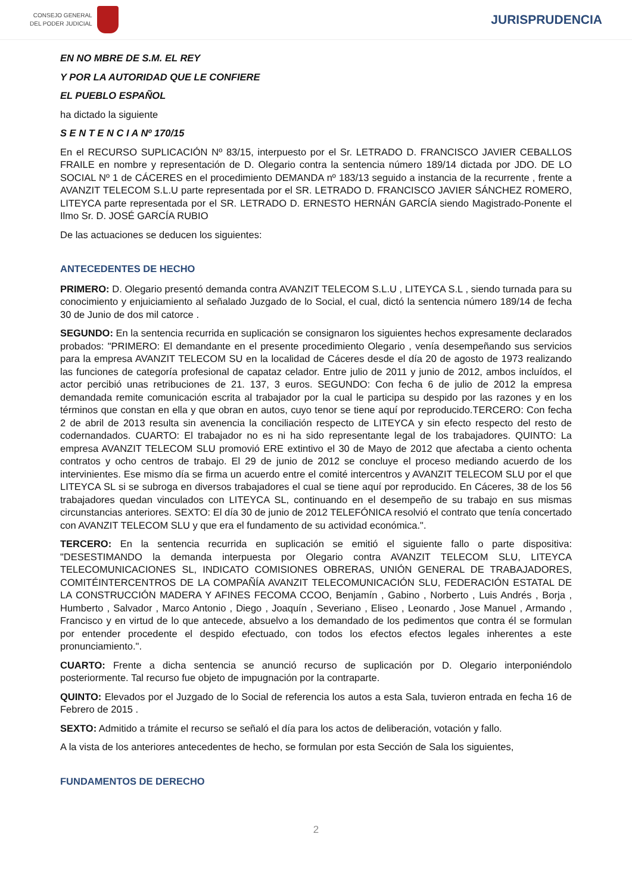CONSEJO GENERAL
DEL PODER JUDICIAL
JURISPRUDENCIA
EN NO MBRE DE S.M. EL REY
Y POR LA AUTORIDAD QUE LE CONFIERE
EL PUEBLO ESPAÑOL
ha dictado la siguiente
S E N T E N C I A Nº 170/15
En el RECURSO SUPLICACIÓN Nº 83/15, interpuesto por el Sr. LETRADO D. FRANCISCO JAVIER CEBALLOS FRAILE en nombre y representación de D. Olegario contra la sentencia número 189/14 dictada por JDO. DE LO SOCIAL Nº 1 de CÁCERES en el procedimiento DEMANDA nº 183/13 seguido a instancia de la recurrente , frente a AVANZIT TELECOM S.L.U parte representada por el SR. LETRADO D. FRANCISCO JAVIER SÁNCHEZ ROMERO, LITEYCA parte representada por el SR. LETRADO D. ERNESTO HERNÁN GARCÍA siendo Magistrado-Ponente el Ilmo Sr. D. JOSÉ GARCÍA RUBIO
De las actuaciones se deducen los siguientes:
ANTECEDENTES DE HECHO
PRIMERO: D. Olegario presentó demanda contra AVANZIT TELECOM S.L.U , LITEYCA S.L , siendo turnada para su conocimiento y enjuiciamiento al señalado Juzgado de lo Social, el cual, dictó la sentencia número 189/14 de fecha 30 de Junio de dos mil catorce .
SEGUNDO: En la sentencia recurrida en suplicación se consignaron los siguientes hechos expresamente declarados probados: "PRIMERO: El demandante en el presente procedimiento Olegario , venía desempeñando sus servicios para la empresa AVANZIT TELECOM SU en la localidad de Cáceres desde el día 20 de agosto de 1973 realizando las funciones de categoría profesional de capataz celador. Entre julio de 2011 y junio de 2012, ambos incluídos, el actor percibió unas retribuciones de 21. 137, 3 euros. SEGUNDO: Con fecha 6 de julio de 2012 la empresa demandada remite comunicación escrita al trabajador por la cual le participa su despido por las razones y en los términos que constan en ella y que obran en autos, cuyo tenor se tiene aquí por reproducido.TERCERO: Con fecha 2 de abril de 2013 resulta sin avenencia la conciliación respecto de LITEYCA y sin efecto respecto del resto de codernandados. CUARTO: El trabajador no es ni ha sido representante legal de los trabajadores. QUINTO: La empresa AVANZIT TELECOM SLU promovió ERE extintivo el 30 de Mayo de 2012 que afectaba a ciento ochenta contratos y ocho centros de trabajo. El 29 de junio de 2012 se concluye el proceso mediando acuerdo de los intervinientes. Ese mismo día se firma un acuerdo entre el comité intercentros y AVANZIT TELECOM SLU por el que LITEYCA SL si se subroga en diversos trabajadores el cual se tiene aquí por reproducido. En Cáceres, 38 de los 56 trabajadores quedan vinculados con LITEYCA SL, continuando en el desempeño de su trabajo en sus mismas circunstancias anteriores. SEXTO: El día 30 de junio de 2012 TELEFÓNICA resolvió el contrato que tenía concertado con AVANZIT TELECOM SLU y que era el fundamento de su actividad económica.".
TERCERO: En la sentencia recurrida en suplicación se emitió el siguiente fallo o parte dispositiva: "DESESTIMANDO la demanda interpuesta por Olegario contra AVANZIT TELECOM SLU, LITEYCA TELECOMUNICACIONES SL, INDICATO COMISIONES OBRERAS, UNIÓN GENERAL DE TRABAJADORES, COMITÉINTERCENTROS DE LA COMPAÑÍA AVANZIT TELECOMUNICACIÓN SLU, FEDERACIÓN ESTATAL DE LA CONSTRUCCIÓN MADERA Y AFINES FECOMA CCOO, Benjamín , Gabino , Norberto , Luis Andrés , Borja , Humberto , Salvador , Marco Antonio , Diego , Joaquín , Severiano , Eliseo , Leonardo , Jose Manuel , Armando , Francisco y en virtud de lo que antecede, absuelvo a los demandado de los pedimentos que contra él se formulan por entender procedente el despido efectuado, con todos los efectos efectos legales inherentes a este pronunciamiento.".
CUARTO: Frente a dicha sentencia se anunció recurso de suplicación por D. Olegario interponiéndolo posteriormente. Tal recurso fue objeto de impugnación por la contraparte.
QUINTO: Elevados por el Juzgado de lo Social de referencia los autos a esta Sala, tuvieron entrada en fecha 16 de Febrero de 2015 .
SEXTO: Admitido a trámite el recurso se señaló el día para los actos de deliberación, votación y fallo.
A la vista de los anteriores antecedentes de hecho, se formulan por esta Sección de Sala los siguientes,
FUNDAMENTOS DE DERECHO
2